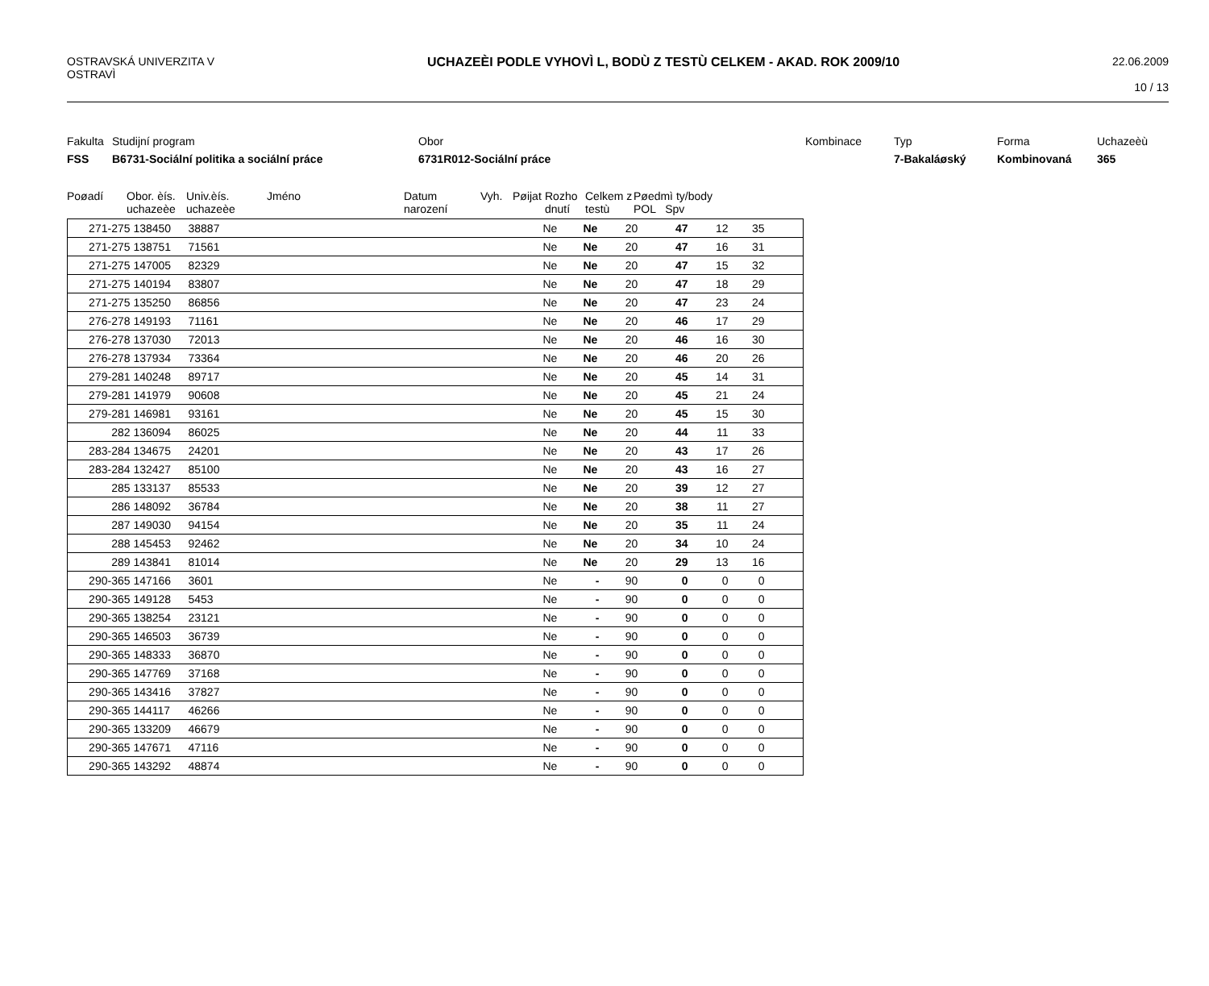OSTRAVSKÁ UNIVERZITA V
OSTRAVÌ
UCHAZEÈI PODLE VYHOVÌ L, BODÙ Z TESTÙ CELKEM - AKAD. ROK 2009/10
22.06.2009
10 / 13
Fakulta
Studijní program
Obor
Kombinace
Typ
Forma
Uchazeèù
FSS
B6731-Sociální politika a sociální práce
6731R012-Sociální práce
7-Bakaláøský
Kombinovaná
365
Poøadí
Obor. èís. uchazeèe
Univ.èís. uchazeèe
Jméno
Datum narození
Vyh.
Pøijat
Rozho dnutí
Celkem z testù
Pøedmì ty/body
POL Spv
| 271-275 | 138450 | 38887 | Ne | Ne | 20 | 47 | 12 | 35 | |
| 271-275 | 138751 | 71561 | Ne | Ne | 20 | 47 | 16 | 31 | |
| 271-275 | 147005 | 82329 | Ne | Ne | 20 | 47 | 15 | 32 | |
| 271-275 | 140194 | 83807 | Ne | Ne | 20 | 47 | 18 | 29 | |
| 271-275 | 135250 | 86856 | Ne | Ne | 20 | 47 | 23 | 24 | |
| 276-278 | 149193 | 71161 | Ne | Ne | 20 | 46 | 17 | 29 | |
| 276-278 | 137030 | 72013 | Ne | Ne | 20 | 46 | 16 | 30 | |
| 276-278 | 137934 | 73364 | Ne | Ne | 20 | 46 | 20 | 26 | |
| 279-281 | 140248 | 89717 | Ne | Ne | 20 | 45 | 14 | 31 | |
| 279-281 | 141979 | 90608 | Ne | Ne | 20 | 45 | 21 | 24 | |
| 279-281 | 146981 | 93161 | Ne | Ne | 20 | 45 | 15 | 30 | |
| 282 | 136094 | 86025 | Ne | Ne | 20 | 44 | 11 | 33 | |
| 283-284 | 134675 | 24201 | Ne | Ne | 20 | 43 | 17 | 26 | |
| 283-284 | 132427 | 85100 | Ne | Ne | 20 | 43 | 16 | 27 | |
| 285 | 133137 | 85533 | Ne | Ne | 20 | 39 | 12 | 27 | |
| 286 | 148092 | 36784 | Ne | Ne | 20 | 38 | 11 | 27 | |
| 287 | 149030 | 94154 | Ne | Ne | 20 | 35 | 11 | 24 | |
| 288 | 145453 | 92462 | Ne | Ne | 20 | 34 | 10 | 24 | |
| 289 | 143841 | 81014 | Ne | Ne | 20 | 29 | 13 | 16 | |
| 290-365 | 147166 | 3601 | Ne | - | 90 | 0 | 0 | 0 | |
| 290-365 | 149128 | 5453 | Ne | - | 90 | 0 | 0 | 0 | |
| 290-365 | 138254 | 23121 | Ne | - | 90 | 0 | 0 | 0 | |
| 290-365 | 146503 | 36739 | Ne | - | 90 | 0 | 0 | 0 | |
| 290-365 | 148333 | 36870 | Ne | - | 90 | 0 | 0 | 0 | |
| 290-365 | 147769 | 37168 | Ne | - | 90 | 0 | 0 | 0 | |
| 290-365 | 143416 | 37827 | Ne | - | 90 | 0 | 0 | 0 | |
| 290-365 | 144117 | 46266 | Ne | - | 90 | 0 | 0 | 0 | |
| 290-365 | 133209 | 46679 | Ne | - | 90 | 0 | 0 | 0 | |
| 290-365 | 147671 | 47116 | Ne | - | 90 | 0 | 0 | 0 | |
| 290-365 | 143292 | 48874 | Ne | - | 90 | 0 | 0 | 0 | |